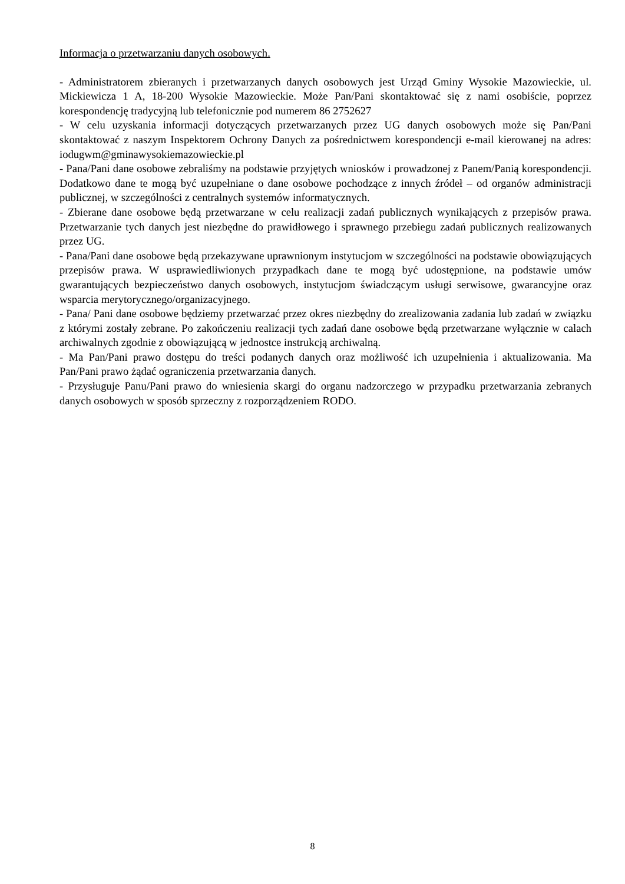Informacja o przetwarzaniu danych osobowych.
- Administratorem zbieranych i przetwarzanych danych osobowych jest Urząd Gminy Wysokie Mazowieckie, ul. Mickiewicza 1 A, 18-200 Wysokie Mazowieckie. Może Pan/Pani skontaktować się z nami osobiście, poprzez korespondencję tradycyjną lub telefonicznie pod numerem 86 2752627
- W celu uzyskania informacji dotyczących przetwarzanych przez UG danych osobowych może się Pan/Pani skontaktować z naszym Inspektorem Ochrony Danych za pośrednictwem korespondencji e-mail kierowanej na adres: iodugwm@gminawysokiemazowieckie.pl
- Pana/Pani dane osobowe zebraliśmy na podstawie przyjętych wniosków i prowadzonej z Panem/Panią korespondencji. Dodatkowo dane te mogą być uzupełniane o dane osobowe pochodzące z innych źródeł – od organów administracji publicznej, w szczególności z centralnych systemów informatycznych.
- Zbierane dane osobowe będą przetwarzane w celu realizacji zadań publicznych wynikających z przepisów prawa. Przetwarzanie tych danych jest niezbędne do prawidłowego i sprawnego przebiegu zadań publicznych realizowanych przez UG.
- Pana/Pani dane osobowe będą przekazywane uprawnionym instytucjom w szczególności na podstawie obowiązujących przepisów prawa. W usprawiedliwionych przypadkach dane te mogą być udostępnione, na podstawie umów gwarantujących bezpieczeństwo danych osobowych, instytucjom świadczącym usługi serwisowe, gwarancyjne oraz wsparcia merytorycznego/organizacyjnego.
- Pana/ Pani dane osobowe będziemy przetwarzać przez okres niezbędny do zrealizowania zadania lub zadań w związku z którymi zostały zebrane. Po zakończeniu realizacji tych zadań dane osobowe będą przetwarzane wyłącznie w calach archiwalnych zgodnie z obowiązującą w jednostce instrukcją archiwalną.
- Ma Pan/Pani prawo dostępu do treści podanych danych oraz możliwość ich uzupełnienia i aktualizowania. Ma Pan/Pani prawo żądać ograniczenia przetwarzania danych.
- Przysługuje Panu/Pani prawo do wniesienia skargi do organu nadzorczego w przypadku przetwarzania zebranych danych osobowych w sposób sprzeczny z rozporządzeniem RODO.
8